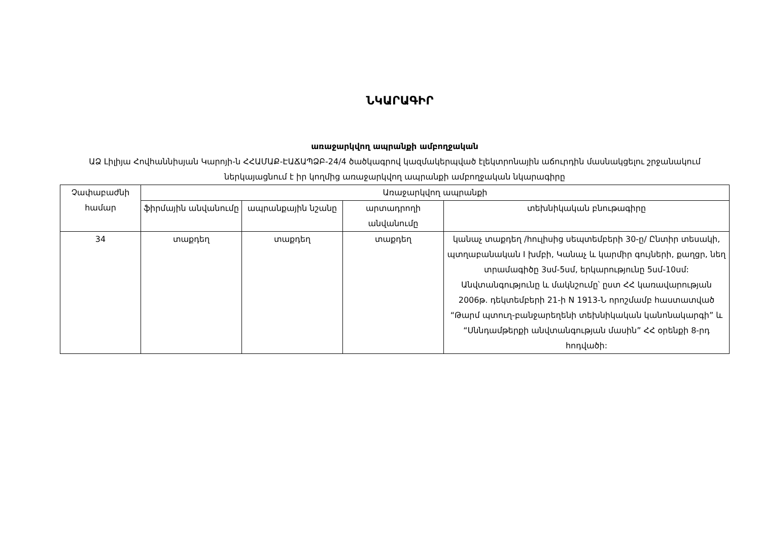ՆԿԱՐԱԳԻՐ
առաջարկվող ապրանքի ամբողջական
ԱՁ Լիլիյա Հովհաննիսյան Կարոյի-ն ՀՀԱՄԱՔ-ԷԱՃԱՊՁԲ-24/4 ծածկագրով կազմակերպված էլեկտրոնային աճուրդին մասնակցելու շրջանակում ներկայացնում է իր կողմից առաջարկվող ապրանքի ամբողջական նկարագիրը
| Չափաբաժնի համար | Առաջարկվող ապրանքի | | | |
| --- | --- | --- | --- | --- |
| | ֆիրմային անվանումը | ապրանքային նշանը | արտադրողի անվանումը | տեխնիկական բնութագիրը |
| 34 | տաքդեղ | տաքդեղ | տաքդեղ | կանաչ տաքդեղ /հուլիսից սեպտեմբերի 30-ը/ Ընտիր տեսակի, պտղաբանական I խմբի, Կանաչ և կարմիր գույների, քաղցր, նեղ տրամագիծը 3սմ-5սմ, երկարությունը 5սմ-10սմ: Անվտանգությունը և մակնշումը՝ ըստ ՀՀ կառավարության 2006թ. դեկտեմբերի 21-ի N 1913-Ն որոշմամբ հաստատված “Թարմ պտուղ-բանջարեղենի տեխնիկական կանոնակարգի” և “Սննդամթերքի անվտանգության մասին” ՀՀ օրենքի 8-րդ հոդվածի: |